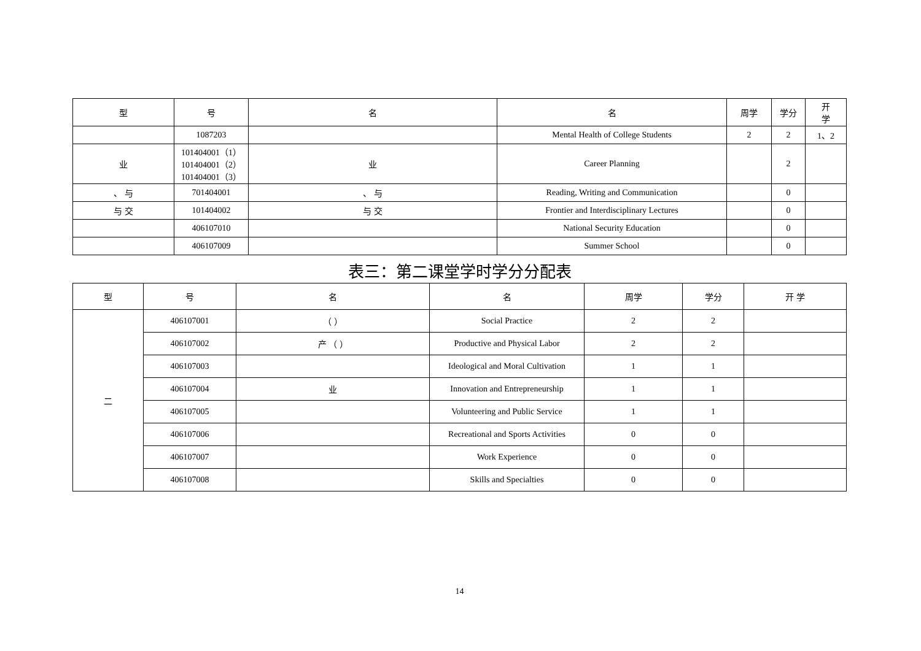| 型 | 号 | 名 | 名 | 周学 | 学分 | 开 学 |
| --- | --- | --- | --- | --- | --- | --- |
| | 1087203 | | Mental Health of College Students | 2 | 2 | 1、2 |
| 业 | 101404001（1） 101404001（2） 101404001（3） | 业 | Career Planning | | 2 | |
| 、 与 | 701404001 | 、 与 | Reading, Writing and Communication | | 0 | |
| 与 交 | 101404002 | 与 交 | Frontier and Interdisciplinary Lectures | | 0 | |
| | 406107010 | | National Security Education | | 0 | |
| | 406107009 | | Summer School | | 0 | |
表三：第二课堂学时学分分配表
| 型 | 号 | 名 | 名 | 周学 | 学分 | 开 学 |
| --- | --- | --- | --- | --- | --- | --- |
| 二 | 406107001 | （ ） | Social Practice | 2 | 2 | |
| | 406107002 | 产 （ ） | Productive and Physical Labor | 2 | 2 | |
| | 406107003 | | Ideological and Moral Cultivation | 1 | 1 | |
| | 406107004 | 业 | Innovation and Entrepreneurship | 1 | 1 | |
| | 406107005 | | Volunteering and Public Service | 1 | 1 | |
| | 406107006 | | Recreational and Sports Activities | 0 | 0 | |
| | 406107007 | | Work Experience | 0 | 0 | |
| | 406107008 | | Skills and Specialties | 0 | 0 | |
14